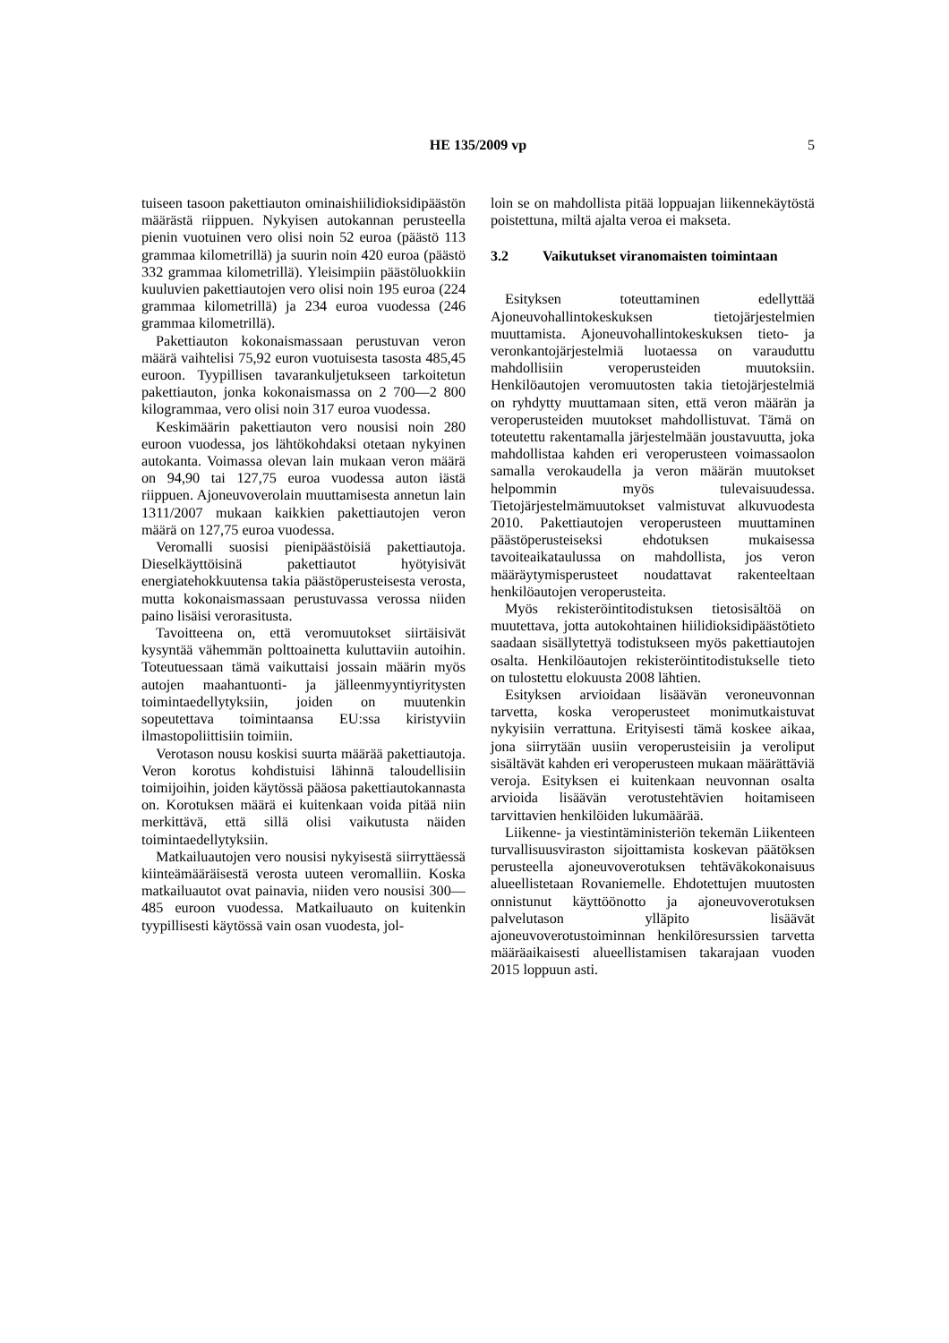HE 135/2009 vp
5
tuiseen tasoon pakettiauton ominaishiilidioksidipäästön määrästä riippuen. Nykyisen autokannan perusteella pienin vuotuinen vero olisi noin 52 euroa (päästö 113 grammaa kilometrillä) ja suurin noin 420 euroa (päästö 332 grammaa kilometrillä). Yleisimpiin päästöluokkiin kuuluvien pakettiautojen vero olisi noin 195 euroa (224 grammaa kilometrillä) ja 234 euroa vuodessa (246 grammaa kilometrillä).
Pakettiauton kokonaismassaan perustuvan veron määrä vaihtelisi 75,92 euron vuotuisesta tasosta 485,45 euroon. Tyypillisen tavarankuljetukseen tarkoitetun pakettiauton, jonka kokonaismassa on 2 700—2 800 kilogrammaa, vero olisi noin 317 euroa vuodessa.
Keskimäärin pakettiauton vero nousisi noin 280 euroon vuodessa, jos lähtökohdaksi otetaan nykyinen autokanta. Voimassa olevan lain mukaan veron määrä on 94,90 tai 127,75 euroa vuodessa auton iästä riippuen. Ajoneuvoverolain muuttamisesta annetun lain 1311/2007 mukaan kaikkien pakettiautojen veron määrä on 127,75 euroa vuodessa.
Veromalli suosisi pienipäästöisiä pakettiautoja. Dieselkäyttöisinä pakettiautot hyötyisivät energiatehokkuutensa takia päästöperusteisesta verosta, mutta kokonaismassaan perustuvassa verossa niiden paino lisäisi verorasitusta.
Tavoitteena on, että veromuutokset siirtäisivät kysyntää vähemmän polttoainetta kuluttaviin autoihin. Toteutuessaan tämä vaikuttaisi jossain määrin myös autojen maahantuonti- ja jälleenmyyntiyritysten toimintaedellytyksiin, joiden on muutenkin sopeutettava toimintaansa EU:ssa kiristyviin ilmastopoliittisiin toimiin.
Verotason nousu koskisi suurta määrää pakettiautoja. Veron korotus kohdistuisi lähinnä taloudellisiin toimijoihin, joiden käytössä pääosa pakettiautokannasta on. Korotuksen määrä ei kuitenkaan voida pitää niin merkittävä, että sillä olisi vaikutusta näiden toimintaedellytyksiin.
Matkailuautojen vero nousisi nykyisestä siirryttäessä kiinteämääräisestä verosta uuteen veromalliin. Koska matkailuautot ovat painavia, niiden vero nousisi 300—485 euroon vuodessa. Matkailuauto on kuitenkin tyypillisesti käytössä vain osan vuodesta, jol-
loin se on mahdollista pitää loppuajan liikennekäytöstä poistettuna, miltä ajalta veroa ei makseta.
3.2 Vaikutukset viranomaisten toimintaan
Esityksen toteuttaminen edellyttää Ajoneuvohallintokeskuksen tietojärjestelmien muuttamista. Ajoneuvohallintokeskuksen tieto- ja veronkantojärjestelmiä luotaessa on varauduttu mahdollisiin veroperusteiden muutoksiin. Henkilöautojen veromuutosten takia tietojärjestelmiä on ryhdytty muuttamaan siten, että veron määrän ja veroperusteiden muutokset mahdollistuvat. Tämä on toteutettu rakentamalla järjestelmään joustavuutta, joka mahdollistaa kahden eri veroperusteen voimassaolon samalla verokaudella ja veron määrän muutokset helpommin myös tulevaisuudessa. Tietojärjestelmämuutokset valmistuvat alkuvuodesta 2010. Pakettiautojen veroperusteen muuttaminen päästöperusteiseksi ehdotuksen mukaisessa tavoiteaikataulussa on mahdollista, jos veron määräytymisperusteet noudattavat rakenteeltaan henkilöautojen veroperusteita.
Myös rekisteröintitodistuksen tietosisältöä on muutettava, jotta autokohtainen hiilidioksidipäästötieto saadaan sisällytettyä todistukseen myös pakettiautojen osalta. Henkilöautojen rekisteröintitodistukselle tieto on tulostettu elokuusta 2008 lähtien.
Esityksen arvioidaan lisäävän veroneuvonnan tarvetta, koska veroperusteet monimutkaistuvat nykyisiin verrattuna. Erityisesti tämä koskee aikaa, jona siirrytään uusiin veroperusteisiin ja veroliput sisältävät kahden eri veroperusteen mukaan määrättäviä veroja. Esityksen ei kuitenkaan neuvonnan osalta arvioida lisäävän verotustehtävien hoitamiseen tarvittavien henkilöiden lukumäärää.
Liikenne- ja viestintäministeriön tekemän Liikenteen turvallisuusviraston sijoittamista koskevan päätöksen perusteella ajoneuvoverotuksen tehtäväkokonaisuus alueellistetaan Rovaniemelle. Ehdotettujen muutosten onnistunut käyttöönotto ja ajoneuvoverotuksen palvelutason ylläpito lisäävät ajoneuvoverotustoiminnan henkilöresurssien tarvetta määräaikaisesti alueellistamisen takarajaan vuoden 2015 loppuun asti.